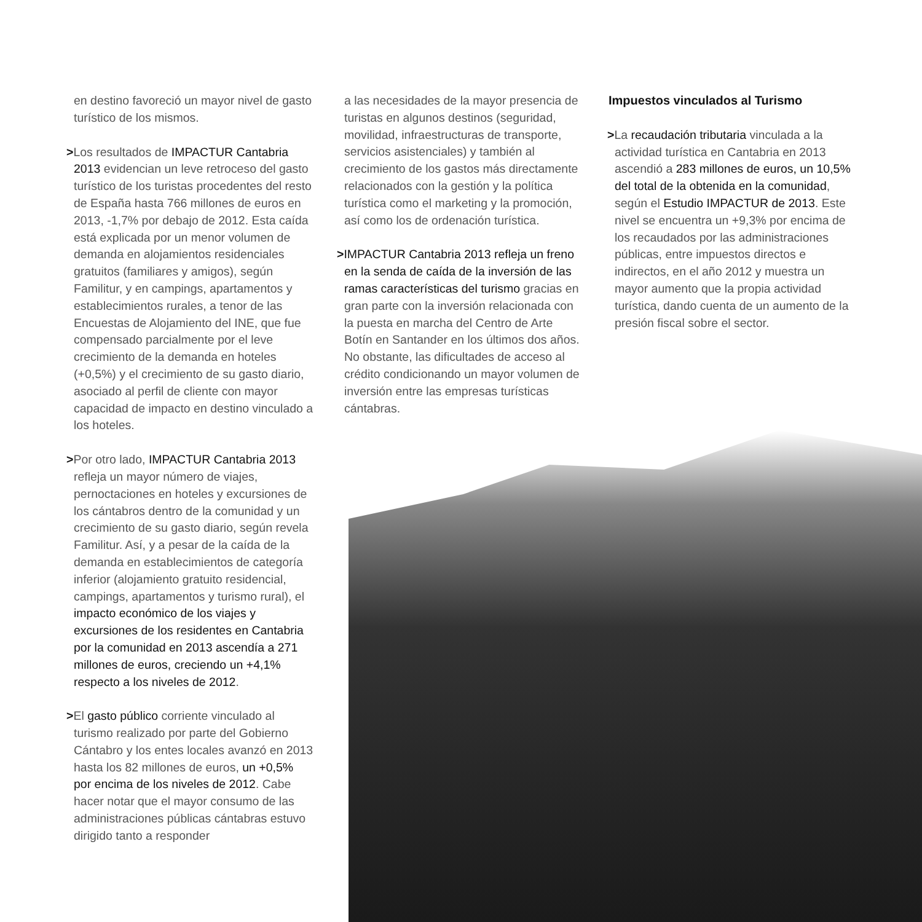en destino favoreció un mayor nivel de gasto turístico de los mismos.
>Los resultados de IMPACTUR Cantabria 2013 evidencian un leve retroceso del gasto turístico de los turistas procedentes del resto de España hasta 766 millones de euros en 2013, -1,7% por debajo de 2012. Esta caída está explicada por un menor volumen de demanda en alojamientos residenciales gratuitos (familiares y amigos), según Familitur, y en campings, apartamentos y establecimientos rurales, a tenor de las Encuestas de Alojamiento del INE, que fue compensado parcialmente por el leve crecimiento de la demanda en hoteles (+0,5%) y el crecimiento de su gasto diario, asociado al perfil de cliente con mayor capacidad de impacto en destino vinculado a los hoteles.
>Por otro lado, IMPACTUR Cantabria 2013 refleja un mayor número de viajes, pernoctaciones en hoteles y excursiones de los cántabros dentro de la comunidad y un crecimiento de su gasto diario, según revela Familitur. Así, y a pesar de la caída de la demanda en establecimientos de categoría inferior (alojamiento gratuito residencial, campings, apartamentos y turismo rural), el impacto económico de los viajes y excursiones de los residentes en Cantabria por la comunidad en 2013 ascendía a 271 millones de euros, creciendo un +4,1% respecto a los niveles de 2012.
>El gasto público corriente vinculado al turismo realizado por parte del Gobierno Cántabro y los entes locales avanzó en 2013 hasta los 82 millones de euros, un +0,5% por encima de los niveles de 2012. Cabe hacer notar que el mayor consumo de las administraciones públicas cántabras estuvo dirigido tanto a responder
a las necesidades de la mayor presencia de turistas en algunos destinos (seguridad, movilidad, infraestructuras de transporte, servicios asistenciales) y también al crecimiento de los gastos más directamente relacionados con la gestión y la política turística como el marketing y la promoción, así como los de ordenación turística.
>IMPACTUR Cantabria 2013 refleja un freno en la senda de caída de la inversión de las ramas características del turismo gracias en gran parte con la inversión relacionada con la puesta en marcha del Centro de Arte Botín en Santander en los últimos dos años. No obstante, las dificultades de acceso al crédito condicionando un mayor volumen de inversión entre las empresas turísticas cántabras.
Impuestos vinculados al Turismo
>La recaudación tributaria vinculada a la actividad turística en Cantabria en 2013 ascendió a 283 millones de euros, un 10,5% del total de la obtenida en la comunidad, según el Estudio IMPACTUR de 2013. Este nivel se encuentra un +9,3% por encima de los recaudados por las administraciones públicas, entre impuestos directos e indirectos, en el año 2012 y muestra un mayor aumento que la propia actividad turística, dando cuenta de un aumento de la presión fiscal sobre el sector.